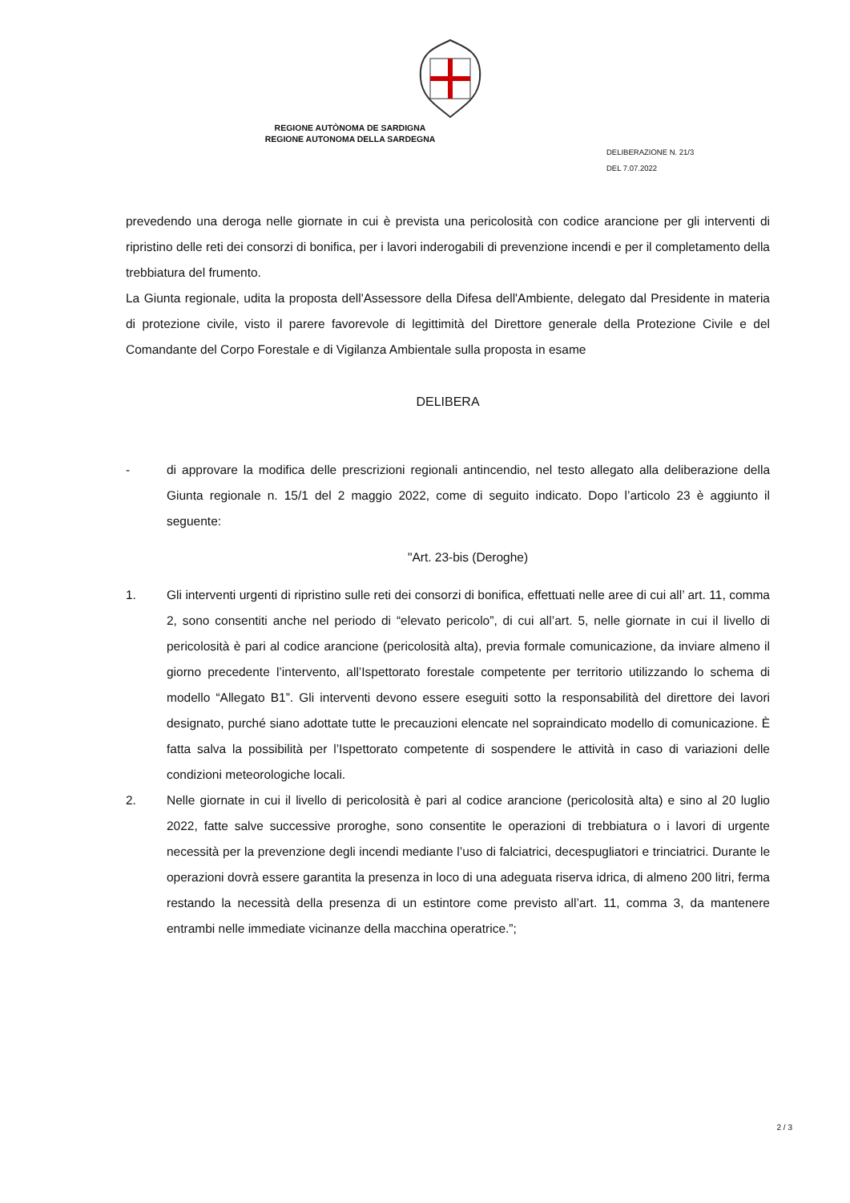REGIONE AUTÒNOMA DE SARDIGNA
REGIONE AUTONOMA DELLA SARDEGNA
DELIBERAZIONE N. 21/3
DEL 7.07.2022
prevedendo una deroga nelle giornate in cui è prevista una pericolosità con codice arancione per gli interventi di ripristino delle reti dei consorzi di bonifica, per i lavori inderogabili di prevenzione incendi e per il completamento della trebbiatura del frumento.
La Giunta regionale, udita la proposta dell'Assessore della Difesa dell'Ambiente, delegato dal Presidente in materia di protezione civile, visto il parere favorevole di legittimità del Direttore generale della Protezione Civile e del Comandante del Corpo Forestale e di Vigilanza Ambientale sulla proposta in esame
DELIBERA
- di approvare la modifica delle prescrizioni regionali antincendio, nel testo allegato alla deliberazione della Giunta regionale n. 15/1 del 2 maggio 2022, come di seguito indicato. Dopo l’articolo 23 è aggiunto il seguente:
"Art. 23-bis (Deroghe)
1. Gli interventi urgenti di ripristino sulle reti dei consorzi di bonifica, effettuati nelle aree di cui all’ art. 11, comma 2, sono consentiti anche nel periodo di “elevato pericolo”, di cui all’art. 5, nelle giornate in cui il livello di pericolosità è pari al codice arancione (pericolosità alta), previa formale comunicazione, da inviare almeno il giorno precedente l’intervento, all’Ispettorato forestale competente per territorio utilizzando lo schema di modello “Allegato B1”. Gli interventi devono essere eseguiti sotto la responsabilità del direttore dei lavori designato, purché siano adottate tutte le precauzioni elencate nel sopraindicato modello di comunicazione. È fatta salva la possibilità per l’Ispettorato competente di sospendere le attività in caso di variazioni delle condizioni meteorologiche locali.
2. Nelle giornate in cui il livello di pericolosità è pari al codice arancione (pericolosità alta) e sino al 20 luglio 2022, fatte salve successive proroghe, sono consentite le operazioni di trebbiatura o i lavori di urgente necessità per la prevenzione degli incendi mediante l’uso di falciatrici, decespugliatori e trinciatrici. Durante le operazioni dovrà essere garantita la presenza in loco di una adeguata riserva idrica, di almeno 200 litri, ferma restando la necessità della presenza di un estintore come previsto all’art. 11, comma 3, da mantenere entrambi nelle immediate vicinanze della macchina operatrice.”;
2 / 3